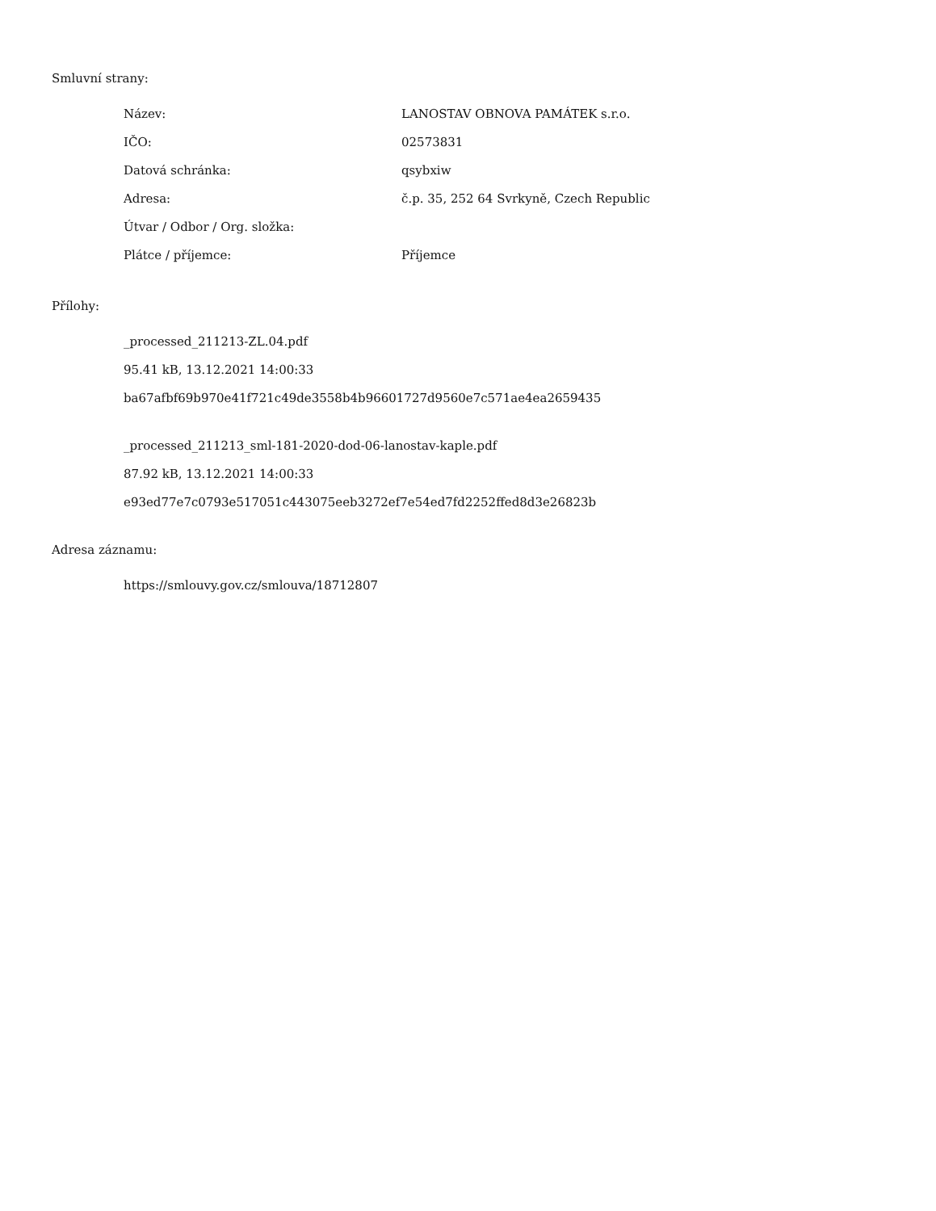Smluvní strany:
| Název: | LANOSTAV OBNOVA PAMÁTEK s.r.o. |
| IČO: | 02573831 |
| Datová schránka: | qsybxiw |
| Adresa: | č.p. 35, 252 64 Svrkyně, Czech Republic |
| Útvar / Odbor / Org. složka: | |
| Plátce / příjemce: | Příjemce |
Přílohy:
_processed_211213-ZL.04.pdf
95.41 kB, 13.12.2021 14:00:33
ba67afbf69b970e41f721c49de3558b4b96601727d9560e7c571ae4ea2659435
_processed_211213_sml-181-2020-dod-06-lanostav-kaple.pdf
87.92 kB, 13.12.2021 14:00:33
e93ed77e7c0793e517051c443075eeb3272ef7e54ed7fd2252ffed8d3e26823b
Adresa záznamu:
https://smlouvy.gov.cz/smlouva/18712807